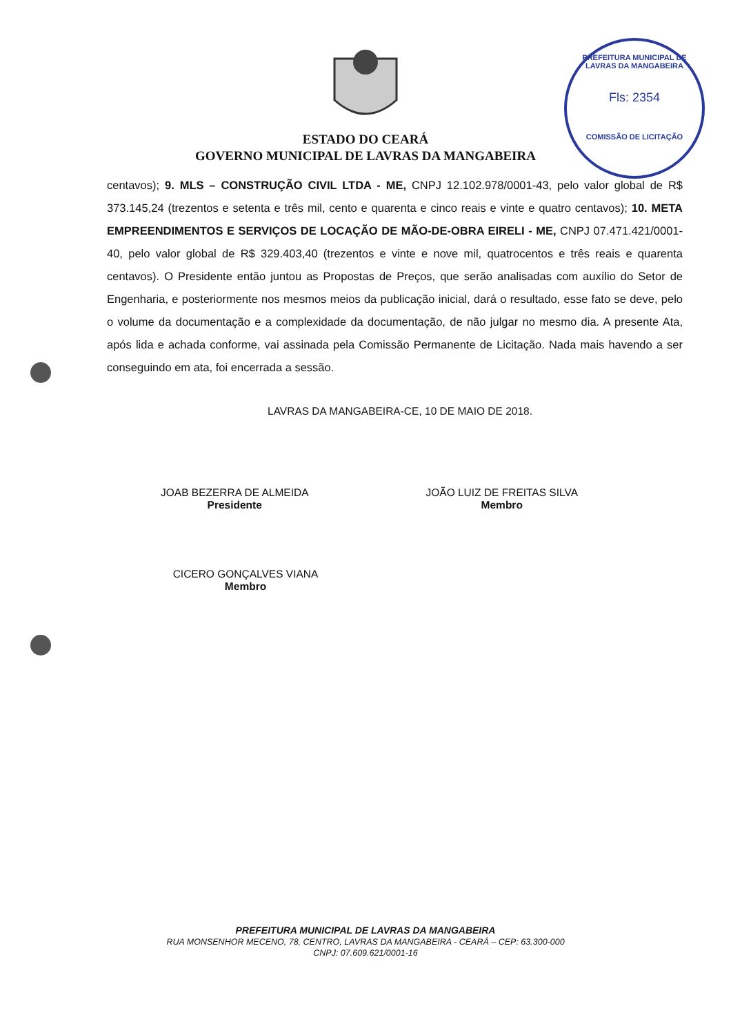PREFEITURA MUNICIPAL DE LAVRAS DA MANGABEIRA
Fls: 2354
COMISSÃO DE LICITAÇÃO
ESTADO DO CEARÁ
GOVERNO MUNICIPAL DE LAVRAS DA MANGABEIRA
centavos); 9. MLS – CONSTRUÇÃO CIVIL LTDA - ME, CNPJ 12.102.978/0001-43, pelo valor global de R$ 373.145,24 (trezentos e setenta e três mil, cento e quarenta e cinco reais e vinte e quatro centavos); 10. META EMPREENDIMENTOS E SERVIÇOS DE LOCAÇÃO DE MÃO-DE-OBRA EIRELI - ME, CNPJ 07.471.421/0001-40, pelo valor global de R$ 329.403,40 (trezentos e vinte e nove mil, quatrocentos e três reais e quarenta centavos). O Presidente então juntou as Propostas de Preços, que serão analisadas com auxílio do Setor de Engenharia, e posteriormente nos mesmos meios da publicação inicial, dará o resultado, esse fato se deve, pelo o volume da documentação e a complexidade da documentação, de não julgar no mesmo dia. A presente Ata, após lida e achada conforme, vai assinada pela Comissão Permanente de Licitação. Nada mais havendo a ser conseguindo em ata, foi encerrada a sessão.
LAVRAS DA MANGABEIRA-CE, 10 DE MAIO DE 2018.
JOAB BEZERRA DE ALMEIDA
Presidente
JOÃO LUIZ DE FREITAS SILVA
Membro
CICERO GONÇALVES VIANA
Membro
PREFEITURA MUNICIPAL DE LAVRAS DA MANGABEIRA
RUA MONSENHOR MECENO, 78, CENTRO, LAVRAS DA MANGABEIRA - CEARÁ – CEP: 63.300-000
CNPJ: 07.609.621/0001-16